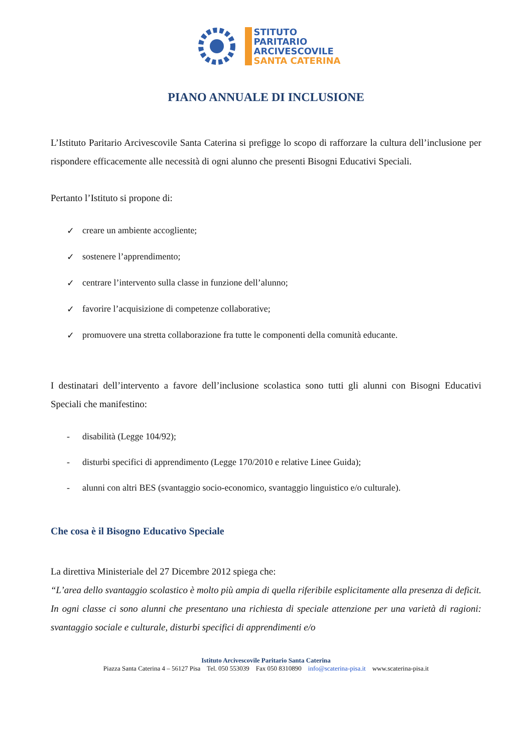STITUTO
PARITARIO
ARCIVESCOVILE
SANTA CATERINA
PIANO ANNUALE DI INCLUSIONE
L’Istituto Paritario Arcivescovile Santa Caterina si prefigge lo scopo di rafforzare la cultura dell’inclusione per rispondere efficacemente alle necessità di ogni alunno che presenti Bisogni Educativi Speciali.
Pertanto l’Istituto si propone di:
✓ creare un ambiente accogliente;
✓ sostenere l’apprendimento;
✓ centrare l’intervento sulla classe in funzione dell’alunno;
✓ favorire l’acquisizione di competenze collaborative;
✓ promuovere una stretta collaborazione fra tutte le componenti della comunità educante.
I destinatari dell’intervento a favore dell’inclusione scolastica sono tutti gli alunni con Bisogni Educativi Speciali che manifestino:
- disabilità (Legge 104/92);
- disturbi specifici di apprendimento (Legge 170/2010 e relative Linee Guida);
- alunni con altri BES (svantaggio socio-economico, svantaggio linguistico e/o culturale).
Che cosa è il Bisogno Educativo Speciale
La direttiva Ministeriale del 27 Dicembre 2012 spiega che:
“L’area dello svantaggio scolastico è molto più ampia di quella riferibile esplicitamente alla presenza di deficit. In ogni classe ci sono alunni che presentano una richiesta di speciale attenzione per una varietà di ragioni: svantaggio sociale e culturale, disturbi specifici di apprendimenti e/o
Istituto Arcivescovile Paritario Santa Caterina
Piazza Santa Caterina 4 – 56127 Pisa Tel. 050 553039 Fax 050 8310890 info@scaterina-pisa.it www.scaterina-pisa.it